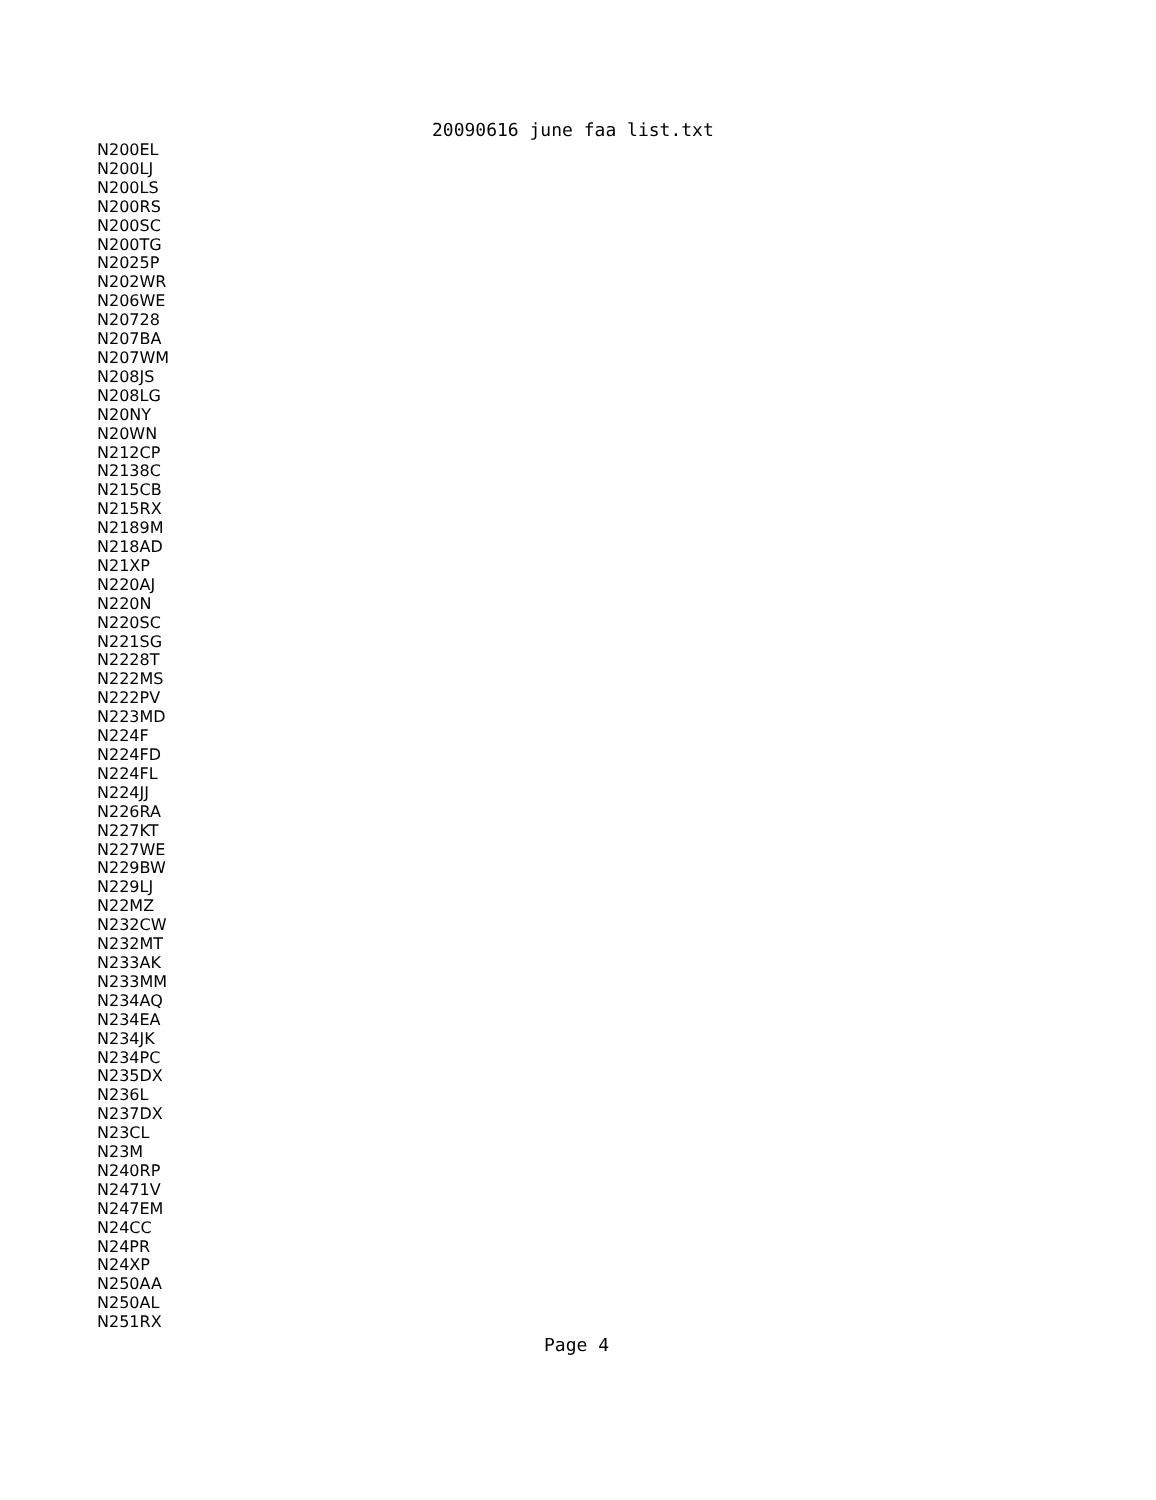20090616 june faa list.txt
N200EL
N200LJ
N200LS
N200RS
N200SC
N200TG
N2025P
N202WR
N206WE
N20728
N207BA
N207WM
N208JS
N208LG
N20NY
N20WN
N212CP
N2138C
N215CB
N215RX
N2189M
N218AD
N21XP
N220AJ
N220N
N220SC
N221SG
N2228T
N222MS
N222PV
N223MD
N224F
N224FD
N224FL
N224JJ
N226RA
N227KT
N227WE
N229BW
N229LJ
N22MZ
N232CW
N232MT
N233AK
N233MM
N234AQ
N234EA
N234JK
N234PC
N235DX
N236L
N237DX
N23CL
N23M
N240RP
N2471V
N247EM
N24CC
N24PR
N24XP
N250AA
N250AL
N251RX
Page 4